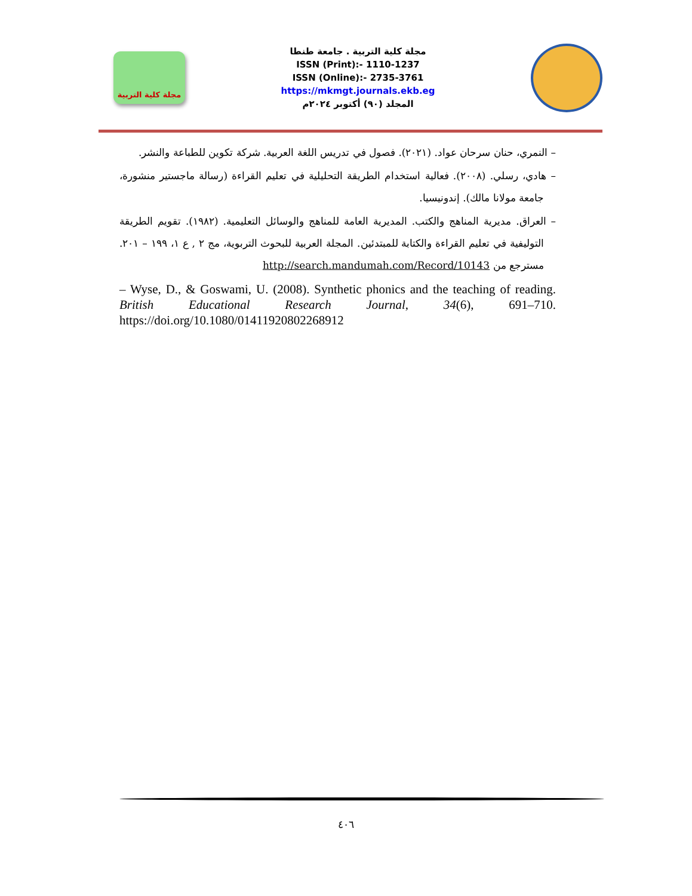مجلة كلية التربية
مجلة كلية التربية . جامعة طنطا
ISSN (Print):- 1110-1237
ISSN (Online):- 2735-3761
https://mkmgt.journals.ekb.eg
المجلد (٩٠) أكتوبر ٢٠٢٤م
– النمري، حنان سرحان عواد. (٢٠٢١). فصول في تدريس اللغة العربية. شركة تكوين للطباعة والنشر.
– هادي، رسلي. (٢٠٠٨). فعالية استخدام الطريقة التحليلية في تعليم القراءة (رسالة ماجستير منشورة، جامعة مولانا مالك). إندونيسيا.
– العراق. مديرية المناهج والكتب. المديرية العامة للمناهج والوسائل التعليمية. (١٩٨٢). تقويم الطريقة التوليفية في تعليم القراءة والكتابة للمبتدئين. المجلة العربية للبحوث التربوية، مج ٢ , ع ١، ١٩٩ – ٢٠١. مسترجع من http://search.mandumah.com/Record/10143
– Wyse, D., & Goswami, U. (2008). Synthetic phonics and the teaching of reading. British Educational Research Journal, 34(6), 691–710. https://doi.org/10.1080/01411920802268912
٤٠٦